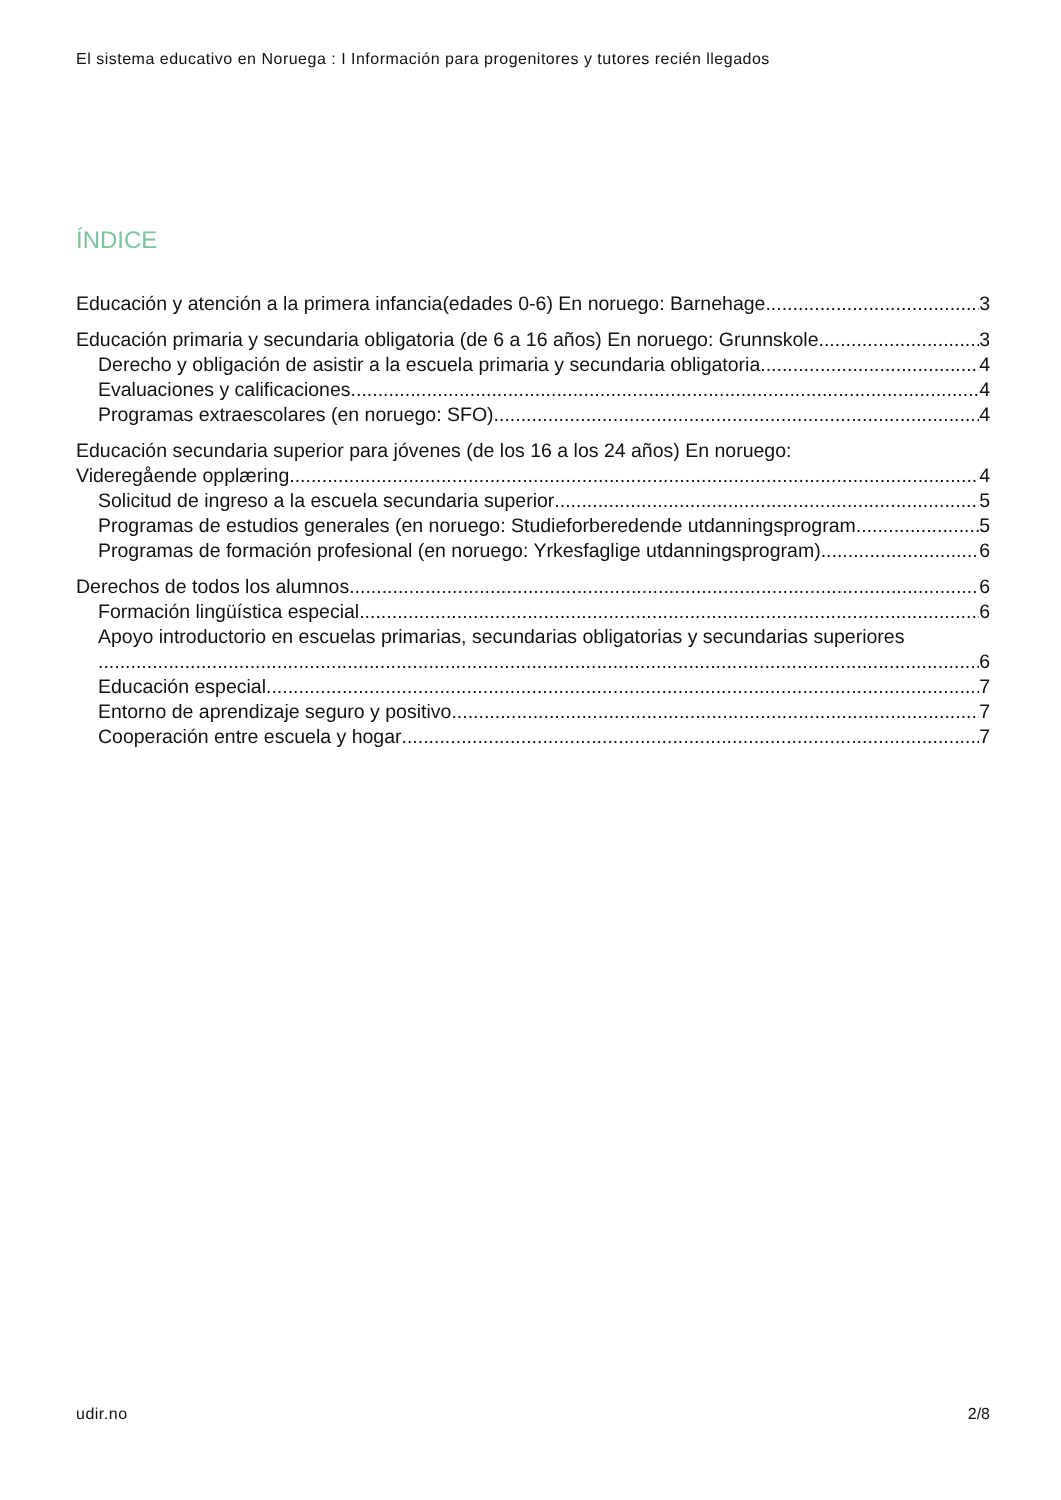El sistema educativo en Noruega : I Información para progenitores y tutores recién llegados
ÍNDICE
Educación y atención a la primera infancia(edades 0-6) En noruego: Barnehage 3
Educación primaria y secundaria obligatoria (de 6 a 16 años) En noruego: Grunnskole 3
Derecho y obligación de asistir a la escuela primaria y secundaria obligatoria 4
Evaluaciones y calificaciones 4
Programas extraescolares (en noruego: SFO) 4
Educación secundaria superior para jóvenes (de los 16 a los 24 años) En noruego:
Videregående opplæring 4
Solicitud de ingreso a la escuela secundaria superior 5
Programas de estudios generales (en noruego: Studieforberedende utdanningsprogram 5
Programas de formación profesional (en noruego: Yrkesfaglige utdanningsprogram) 6
Derechos de todos los alumnos 6
Formación lingüística especial 6
Apoyo introductorio en escuelas primarias, secundarias obligatorias y secundarias superiores
6
Educación especial 7
Entorno de aprendizaje seguro y positivo 7
Cooperación entre escuela y hogar 7
udir.no 2/8